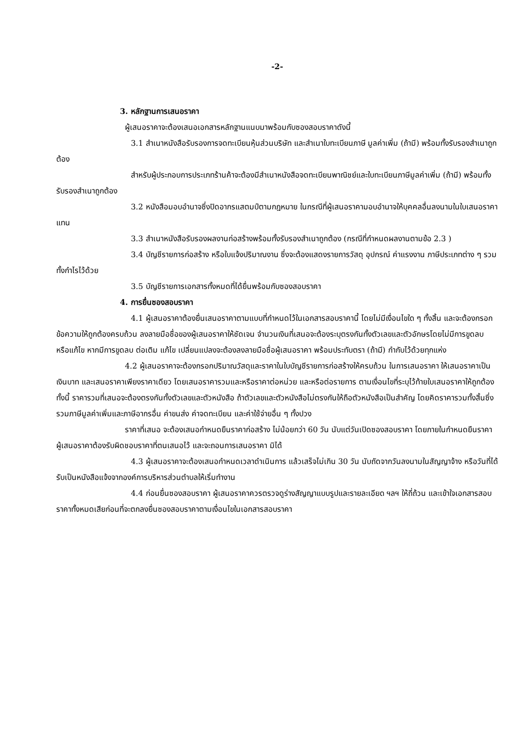-2-
3. หลักฐานการเสนอราคา
ผู้เสนอราคาจะต้องเสนอเอกสารหลักฐานแนบมาพร้อมกับซองสอบราคาดังนี้
3.1 สำเนาหนังสือรับรองการจดทะเบียนหุ้นส่วนบริษัท และสำเนาใบทะเบียนภาษี มูลค่าเพิ่ม (ถ้ามี) พร้อมทั้งรับรองสำเนาถูกต้อง
สำหรับผู้ประกอบการประเภทร้านค้าจะต้องมีสำเนาหนังสือจดทะเบียนพาณิชย์และใบทะเบียนภาษีมูลค่าเพิ่ม (ถ้ามี) พร้อมทั้งรับรองสำเนาถูกต้อง
3.2 หนังสือมอบอำนาจซึ่งปิดอากรแสตมป์ตามกฎหมาย ในกรณีที่ผู้เสนอราคามอบอำนาจให้บุคคลอื่นลงนามในใบเสนอราคาแทน
3.3 สำเนาหนังสือรับรองผลงานก่อสร้างพร้อมทั้งรับรองสำเนาถูกต้อง (กรณีที่กำหนดผลงานตามข้อ 2.3 )
3.4 บัญชีรายการก่อสร้าง หรือใบแจ้งปริมาณงาน ซึ่งจะต้องแสดงรายการวัสดุ อุปกรณ์ ค่าแรงงาน ภาษีประเภทต่าง ๆ รวมทั้งกำไรไว้ด้วย
3.5 บัญชีรายการเอกสารทั้งหมดที่ได้ยื่นพร้อมกับซองสอบราคา
4. การยื่นซองสอบราคา
4.1 ผู้เสนอราคาต้องยื่นเสนอราคาตามแบบที่กำหนดไว้ในเอกสารสอบราคานี้ โดยไม่มีเงื่อนไขใด ๆ ทั้งสิ้น และจะต้องกรอกข้อความให้ถูกต้องครบถ้วน ลงลายมือชื่อของผู้เสนอราคาให้ชัดเจน จำนวนเงินที่เสนอจะต้องระบุตรงกันทั้งตัวเลขและตัวอักษรโดยไม่มีการขูดลบ หรือแก้ไข หากมีการขูดลบ ต่อเติม แก้ไข เปลี่ยนแปลงจะต้องลงลายมือชื่อผู้เสนอราคา พร้อมประทับตรา (ถ้ามี) กำกับไว้ด้วยทุกแห่ง
4.2 ผู้เสนอราคาจะต้องกรอกปริมาณวัสดุและราคาในใบบัญชีรายการก่อสร้างให้ครบถ้วน ในการเสนอราคา ให้เสนอราคาเป็นเงินบาท และเสนอราคาเพียงราคาเดียว โดยเสนอราคารวมและหรือราคาต่อหน่วย และหรือต่อรายการ ตามเงื่อนไขที่ระบุไว้ท้ายใบเสนอราคาให้ถูกต้อง ทั้งนี้ ราคารวมที่เสนอจะต้องตรงกันทั้งตัวเลขและตัวหนังสือ ถ้าตัวเลขและตัวหนังสือไม่ตรงกันให้ถือตัวหนังสือเป็นสำคัญ โดยคิดราคารวมทั้งสิ้นซึ่งรวมภาษีมูลค่าเพิ่มและภาษีอากรอื่น ค่าขนส่ง ค่าจดทะเบียน และค่าใช้จ่ายอื่น ๆ ทั้งปวง
ราคาที่เสนอ จะต้องเสนอกำหนดยืนราคาก่อสร้าง ไม่น้อยกว่า 60 วัน นับแต่วันเปิดซองสอบราคา โดยภายในกำหนดยืนราคา ผู้เสนอราคาต้องรับผิดชอบราคาที่ตนเสนอไว้ และจะถอนการเสนอราคา มิได้
4.3 ผู้เสนอราคาจะต้องเสนอกำหนดเวลาดำเนินการ แล้วเสร็จไม่เกิน 30 วัน นับถัดจากวันลงนามในสัญญาจ้าง หรือวันที่ได้รับเป็นหนังสือแจ้งจากองค์การบริหารส่วนตำบลให้เริ่มทำงาน
4.4 ก่อนยื่นซองสอบราคา ผู้เสนอราคาควรตรวจดูร่างสัญญาแบบรูปและรายละเอียด ฯลฯ ให้ถี่ถ้วน และเข้าใจเอกสารสอบราคาทั้งหมดเสียก่อนที่จะตกลงยื่นซองสอบราคาตามเงื่อนไขในเอกสารสอบราคา